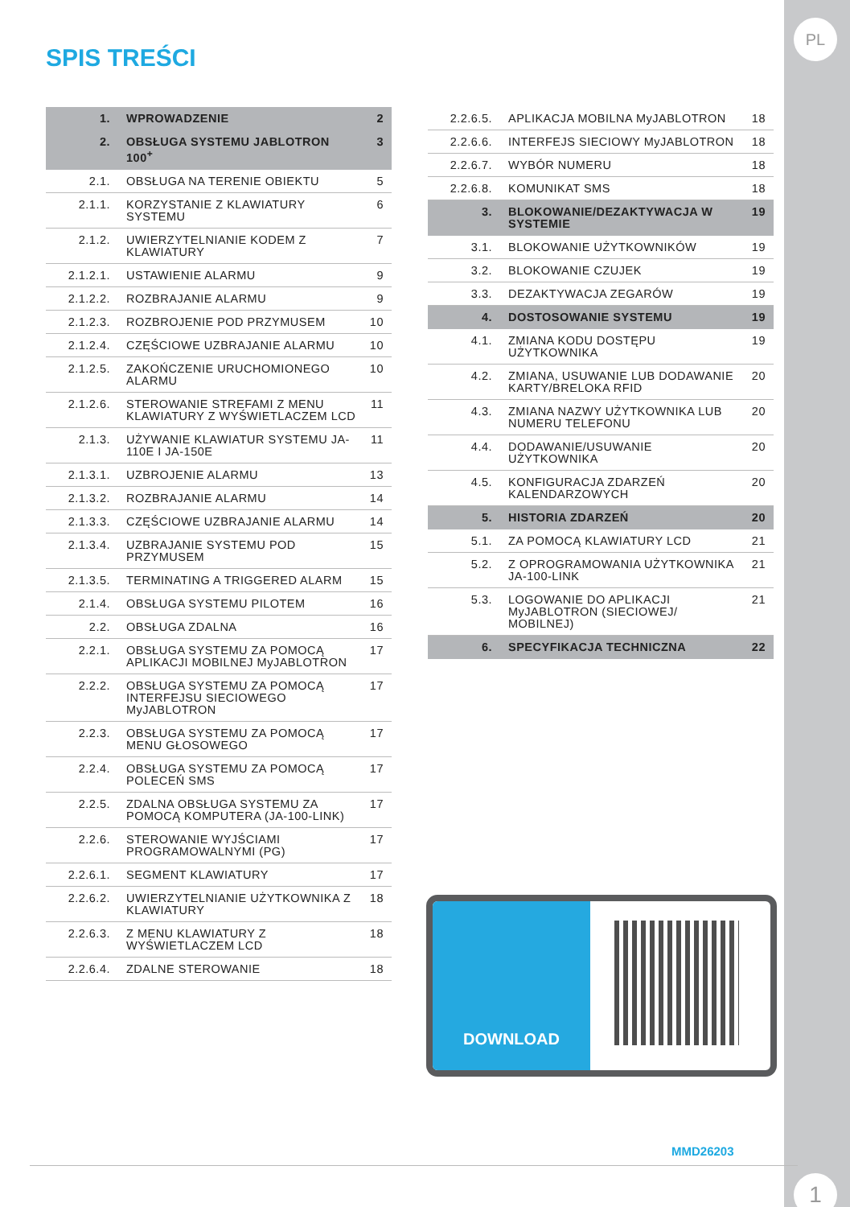PL
1
SPIS TREŚCI
| 1. | WPROWADZENIE | 2 |
| 2. | OBSŁUGA SYSTEMU JABLOTRON 100<sup>+</sup> | 3 |
| 2.1. | OBSŁUGA NA TERENIE OBIEKTU | 5 |
| 2.1.1. | KORZYSTANIE Z KLAWIATURY SYSTEMU | 6 |
| 2.1.2. | UWIERZYTELNIANIE KODEM Z KLAWIATURY | 7 |
| 2.1.2.1. | USTAWIENIE ALARMU | 9 |
| 2.1.2.2. | ROZBRAJANIE ALARMU | 9 |
| 2.1.2.3. | ROZBROJENIE POD PRZYMUSEM | 10 |
| 2.1.2.4. | CZĘŚCIOWE UZBRAJANIE ALARMU | 10 |
| 2.1.2.5. | ZAKOŃCZENIE URUCHOMIONEGO ALARMU | 10 |
| 2.1.2.6. | STEROWANIE STREFAMI Z MENU KLAWIATURY Z WYŚWIETLACZEM LCD | 11 |
| 2.1.3. | UŻYWANIE KLAWIATUR SYSTEMU JA-110E I JA-150E | 11 |
| 2.1.3.1. | UZBROJENIE ALARMU | 13 |
| 2.1.3.2. | ROZBRAJANIE ALARMU | 14 |
| 2.1.3.3. | CZĘŚCIOWE UZBRAJANIE ALARMU | 14 |
| 2.1.3.4. | UZBRAJANIE SYSTEMU POD PRZYMUSEM | 15 |
| 2.1.3.5. | TERMINATING A TRIGGERED ALARM | 15 |
| 2.1.4. | OBSŁUGA SYSTEMU PILOTEM | 16 |
| 2.2. | OBSŁUGA ZDALNA | 16 |
| 2.2.1. | OBSŁUGA SYSTEMU ZA POMOCĄ APLIKACJI MOBILNEJ MyJABLOTRON | 17 |
| 2.2.2. | OBSŁUGA SYSTEMU ZA POMOCĄ INTERFEJSU SIECIOWEGO MyJABLOTRON | 17 |
| 2.2.3. | OBSŁUGA SYSTEMU ZA POMOCĄ MENU GŁOSOWEGO | 17 |
| 2.2.4. | OBSŁUGA SYSTEMU ZA POMOCĄ POLECEŃ SMS | 17 |
| 2.2.5. | ZDALNA OBSŁUGA SYSTEMU ZA POMOCĄ KOMPUTERA (JA-100-LINK) | 17 |
| 2.2.6. | STEROWANIE WYJŚCIAMI PROGRAMOWALNYMI (PG) | 17 |
| 2.2.6.1. | SEGMENT KLAWIATURY | 17 |
| 2.2.6.2. | UWIERZYTELNIANIE UŻYTKOWNIKA Z KLAWIATURY | 18 |
| 2.2.6.3. | Z MENU KLAWIATURY Z WYŚWIETLACZEM LCD | 18 |
| 2.2.6.4. | ZDALNE STEROWANIE | 18 |
| 2.2.6.5. | APLIKACJA MOBILNA MyJABLOTRON | 18 |
| 2.2.6.6. | INTERFEJS SIECIOWY MyJABLOTRON | 18 |
| 2.2.6.7. | WYBÓR NUMERU | 18 |
| 2.2.6.8. | KOMUNIKAT SMS | 18 |
| 3. | BLOKOWANIE/DEZAKTYWACJA W SYSTEMIE | 19 |
| 3.1. | BLOKOWANIE UŻYTKOWNIKÓW | 19 |
| 3.2. | BLOKOWANIE CZUJEK | 19 |
| 3.3. | DEZAKTYWACJA ZEGARÓW | 19 |
| 4. | DOSTOSOWANIE SYSTEMU | 19 |
| 4.1. | ZMIANA KODU DOSTĘPU UŻYTKOWNIKA | 19 |
| 4.2. | ZMIANA, USUWANIE LUB DODAWANIE KARTY/BRELOKA RFID | 20 |
| 4.3. | ZMIANA NAZWY UŻYTKOWNIKA LUB NUMERU TELEFONU | 20 |
| 4.4. | DODAWANIE/USUWANIE UŻYTKOWNIKA | 20 |
| 4.5. | KONFIGURACJA ZDARZEŃ KALENDARZOWYCH | 20 |
| 5. | HISTORIA ZDARZEŃ | 20 |
| 5.1. | ZA POMOCĄ KLAWIATURY LCD | 21 |
| 5.2. | Z OPROGRAMOWANIA UŻYTKOWNIKA JA-100-LINK | 21 |
| 5.3. | LOGOWANIE DO APLIKACJI MyJABLOTRON (SIECIOWEJ/ MOBILNEJ) | 21 |
| 6. | SPECYFIKACJA TECHNICZNA | 22 |
DOWNLOAD
MMD26203